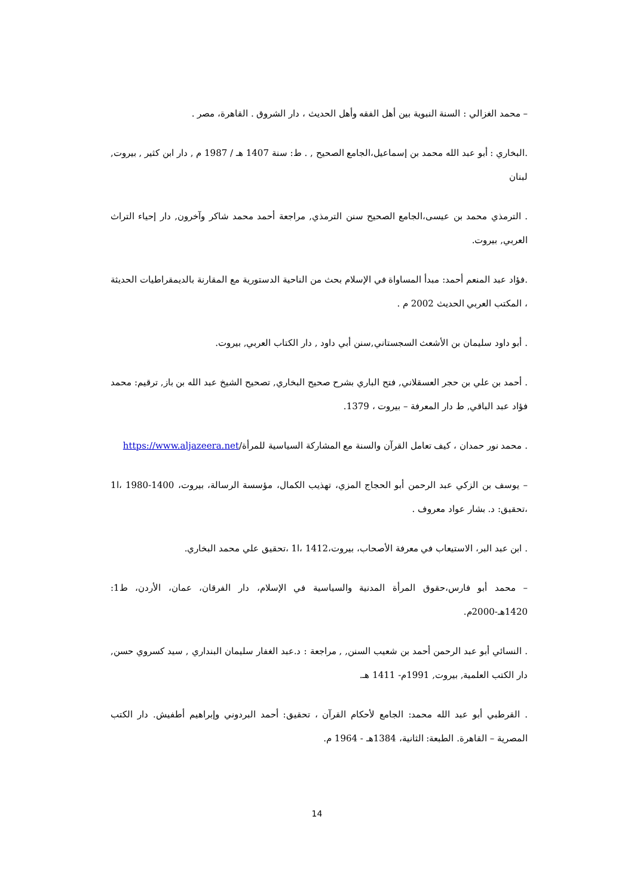– محمد الغزالي : السنة النبوية بين أهل الفقه وأهل الحديث ، دار الشروق . القاهرة، مصر .
.البخاري : أبو عبد الله محمد بن إسماعيل،الجامع الصحيح , . ط: سنة 1407 هـ / 1987 م , دار ابن كثير , بيروت, لبنان
. الترمذي محمد بن عيسى،الجامع الصحيح سنن الترمذي, مراجعة أحمد محمد شاكر وآخرون, دار إحياء التراث العربي, بيروت.
.فؤاد عبد المنعم أحمد: مبدأ المساواة في الإسلام بحث من الناحية الدستورية مع المقارنة بالديمقراطيات الحديثة ، المكتب العربي الحديث 2002 م .
. أبو داود سليمان بن الأشعث السجستاني,سنن أبي داود , دار الكتاب العربي, بيروت.
. أحمد بن علي بن حجر العسقلاني, فتح الباري بشرح صحيح البخاري, تصحيح الشيخ عبد الله بن باز, ترقيم: محمد فؤاد عبد الباقي, ط دار المعرفة – بيروت ، 1379.
. محمد نور حمدان ، كيف تعامل القرآن والسنة مع المشاركة السياسية للمرأة/https://www.aljazeera.net
– يوسف بن الزكي عبد الرحمن أبو الحجاج المزي، تهذيب الكمال، مؤسسة الرسالة، بيروت، 1400-1980 ،ا1 ،تحقيق: د. بشار عواد معروف .
. ابن عبد البر، الاستيعاب في معرفة الأصحاب، بيروت،1412 ،ا1 ،تحقيق علي محمد البخاري.
– محمد أبو فارس،حقوق المرأة المدنية والسياسية في الإسلام، دار الفرقان، عمان، الأردن، ط1: 1420هـ-2000م.
. النسائي أبو عبد الرحمن أحمد بن شعيب السنن, , مراجعة : د.عبد الغفار سليمان البنداري , سيد كسروي حسن, دار الكتب العلمية, بيروت, 1991م- 1411 هـ.
. القرطبي أبو عبد الله محمد: الجامع لأحكام القرآن ، تحقيق: أحمد البردوني وإبراهيم أطفيش. دار الكتب المصرية – القاهرة. الطبعة: الثانية، 1384هـ - 1964 م.
14